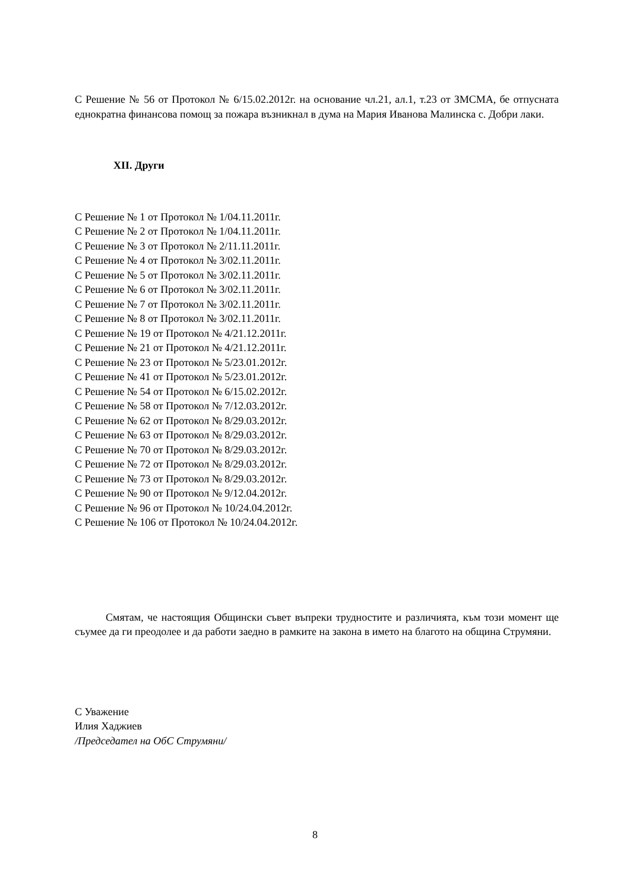С Решение № 56 от Протокол № 6/15.02.2012г. на основание чл.21, ал.1, т.23 от ЗМСМА, бе отпусната еднократна финансова помощ за пожара възникнал в дума на Мария Иванова Малинска с. Добри лаки.
XII. Други
С Решение № 1 от Протокол № 1/04.11.2011г.
С Решение № 2 от Протокол № 1/04.11.2011г.
С Решение № 3 от Протокол № 2/11.11.2011г.
С Решение № 4 от Протокол № 3/02.11.2011г.
С Решение № 5 от Протокол № 3/02.11.2011г.
С Решение № 6 от Протокол № 3/02.11.2011г.
С Решение № 7 от Протокол № 3/02.11.2011г.
С Решение № 8 от Протокол № 3/02.11.2011г.
С Решение № 19 от Протокол № 4/21.12.2011г.
С Решение № 21 от Протокол № 4/21.12.2011г.
С Решение № 23 от Протокол № 5/23.01.2012г.
С Решение № 41 от Протокол № 5/23.01.2012г.
С Решение № 54 от Протокол № 6/15.02.2012г.
С Решение № 58 от Протокол № 7/12.03.2012г.
С Решение № 62 от Протокол № 8/29.03.2012г.
С Решение № 63 от Протокол № 8/29.03.2012г.
С Решение № 70 от Протокол № 8/29.03.2012г.
С Решение № 72 от Протокол № 8/29.03.2012г.
С Решение № 73 от Протокол № 8/29.03.2012г.
С Решение № 90 от Протокол № 9/12.04.2012г.
С Решение № 96 от Протокол № 10/24.04.2012г.
С Решение № 106 от Протокол № 10/24.04.2012г.
Смятам, че настоящия Общински съвет въпреки трудностите и различията, към този момент ще съумее да ги преодолее и да работи заедно в рамките на закона в името на благото на община Струмяни.
С Уважение
Илия Хаджиев
/Председател на ОбС Струмяни/
8